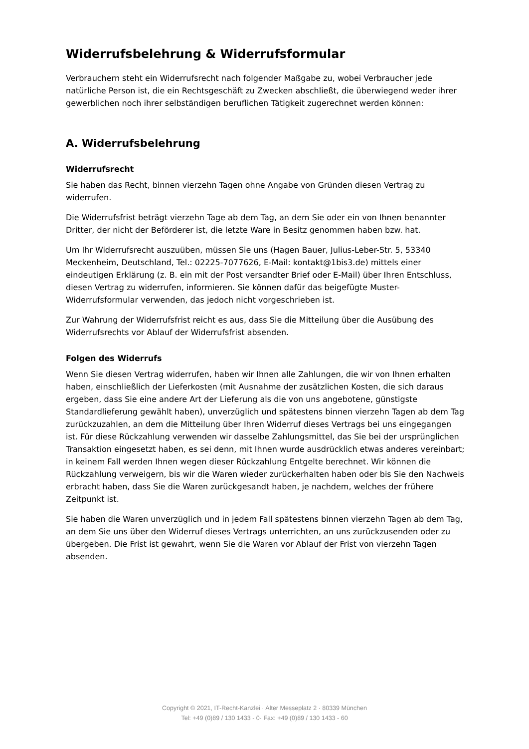Widerrufsbelehrung & Widerrufsformular
Verbrauchern steht ein Widerrufsrecht nach folgender Maßgabe zu, wobei Verbraucher jede natürliche Person ist, die ein Rechtsgeschäft zu Zwecken abschließt, die überwiegend weder ihrer gewerblichen noch ihrer selbständigen beruflichen Tätigkeit zugerechnet werden können:
A. Widerrufsbelehrung
Widerrufsrecht
Sie haben das Recht, binnen vierzehn Tagen ohne Angabe von Gründen diesen Vertrag zu widerrufen.
Die Widerrufsfrist beträgt vierzehn Tage ab dem Tag, an dem Sie oder ein von Ihnen benannter Dritter, der nicht der Beförderer ist, die letzte Ware in Besitz genommen haben bzw. hat.
Um Ihr Widerrufsrecht auszuüben, müssen Sie uns (Hagen Bauer, Julius-Leber-Str. 5, 53340 Meckenheim, Deutschland, Tel.: 02225-7077626, E-Mail: kontakt@1bis3.de) mittels einer eindeutigen Erklärung (z. B. ein mit der Post versandter Brief oder E-Mail) über Ihren Entschluss, diesen Vertrag zu widerrufen, informieren. Sie können dafür das beigefügte Muster-Widerrufsformular verwenden, das jedoch nicht vorgeschrieben ist.
Zur Wahrung der Widerrufsfrist reicht es aus, dass Sie die Mitteilung über die Ausübung des Widerrufsrechts vor Ablauf der Widerrufsfrist absenden.
Folgen des Widerrufs
Wenn Sie diesen Vertrag widerrufen, haben wir Ihnen alle Zahlungen, die wir von Ihnen erhalten haben, einschließlich der Lieferkosten (mit Ausnahme der zusätzlichen Kosten, die sich daraus ergeben, dass Sie eine andere Art der Lieferung als die von uns angebotene, günstigste Standardlieferung gewählt haben), unverzüglich und spätestens binnen vierzehn Tagen ab dem Tag zurückzuzahlen, an dem die Mitteilung über Ihren Widerruf dieses Vertrags bei uns eingegangen ist. Für diese Rückzahlung verwenden wir dasselbe Zahlungsmittel, das Sie bei der ursprünglichen Transaktion eingesetzt haben, es sei denn, mit Ihnen wurde ausdrücklich etwas anderes vereinbart; in keinem Fall werden Ihnen wegen dieser Rückzahlung Entgelte berechnet. Wir können die Rückzahlung verweigern, bis wir die Waren wieder zurückerhalten haben oder bis Sie den Nachweis erbracht haben, dass Sie die Waren zurückgesandt haben, je nachdem, welches der frühere Zeitpunkt ist.
Sie haben die Waren unverzüglich und in jedem Fall spätestens binnen vierzehn Tagen ab dem Tag, an dem Sie uns über den Widerruf dieses Vertrags unterrichten, an uns zurückzusenden oder zu übergeben. Die Frist ist gewahrt, wenn Sie die Waren vor Ablauf der Frist von vierzehn Tagen absenden.
Copyright © 2021, IT-Recht-Kanzlei · Alter Messeplatz 2 · 80339 München
Tel: +49 (0)89 / 130 1433 - 0· Fax: +49 (0)89 / 130 1433 - 60